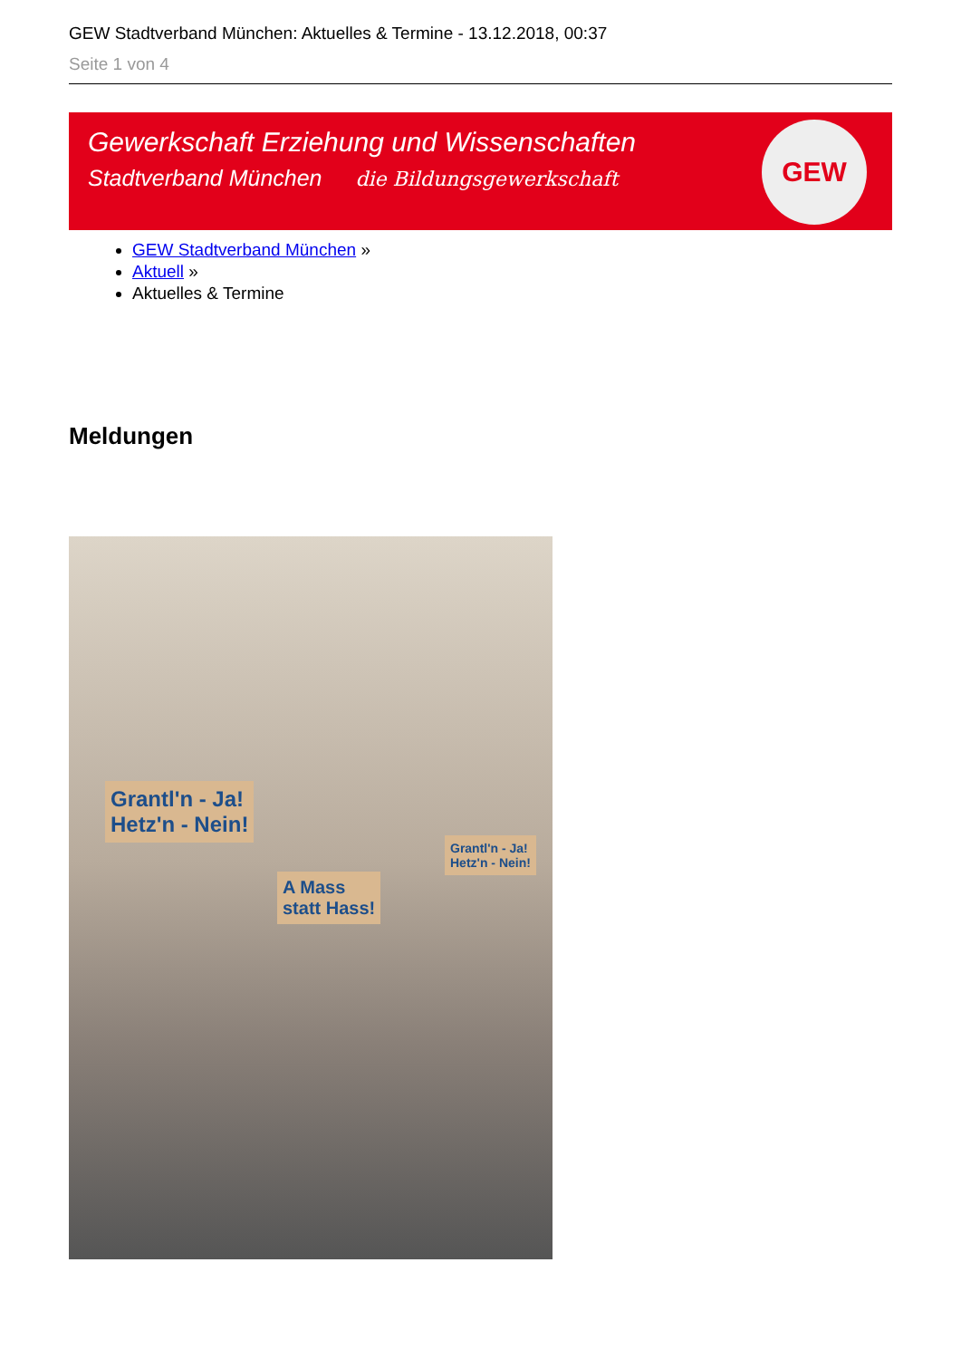GEW Stadtverband München: Aktuelles & Termine - 13.12.2018, 00:37
Seite 1 von 4
Gewerkschaft Erziehung und Wissenschaften
Stadtverband München die Bildungsgewerkschaft
GEW
GEW Stadtverband München »
Aktuell »
Aktuelles & Termine
Meldungen
Grantl'n - Ja!
Hetz'n - Nein!
A Mass
statt Hass!
Grantl'n - Ja!
Hetz'n - Nein!